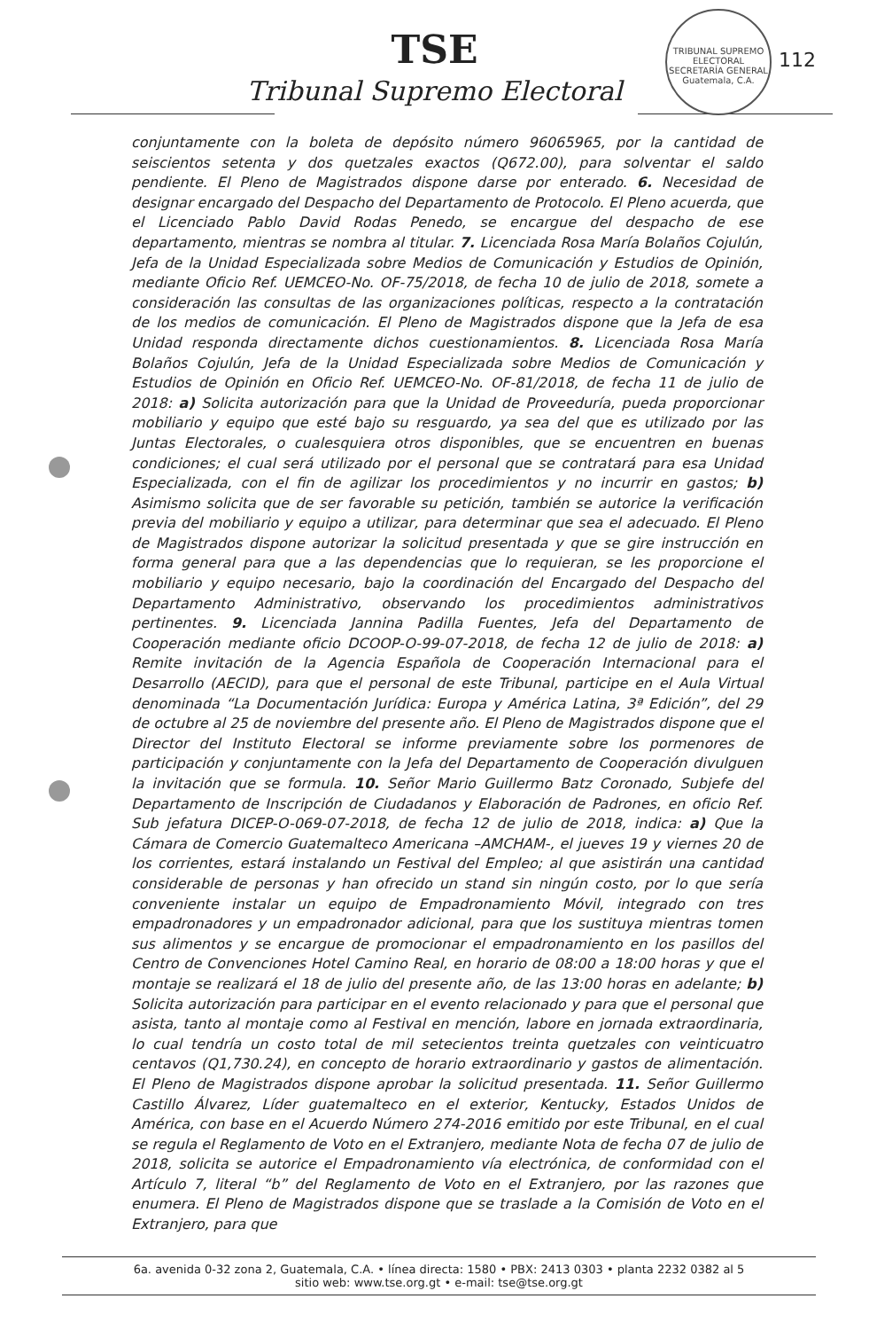TSE
Tribunal Supremo Electoral
TRIBUNAL SUPREMO ELECTORAL
SECRETARÍA GENERAL
Guatemala, C.A.
112
conjuntamente con la boleta de depósito número 96065965, por la cantidad de seiscientos setenta y dos quetzales exactos (Q672.00), para solventar el saldo pendiente. El Pleno de Magistrados dispone darse por enterado. 6. Necesidad de designar encargado del Despacho del Departamento de Protocolo. El Pleno acuerda, que el Licenciado Pablo David Rodas Penedo, se encargue del despacho de ese departamento, mientras se nombra al titular. 7. Licenciada Rosa María Bolaños Cojulún, Jefa de la Unidad Especializada sobre Medios de Comunicación y Estudios de Opinión, mediante Oficio Ref. UEMCEO-No. OF-75/2018, de fecha 10 de julio de 2018, somete a consideración las consultas de las organizaciones políticas, respecto a la contratación de los medios de comunicación. El Pleno de Magistrados dispone que la Jefa de esa Unidad responda directamente dichos cuestionamientos. 8. Licenciada Rosa María Bolaños Cojulún, Jefa de la Unidad Especializada sobre Medios de Comunicación y Estudios de Opinión en Oficio Ref. UEMCEO-No. OF-81/2018, de fecha 11 de julio de 2018: a) Solicita autorización para que la Unidad de Proveeduría, pueda proporcionar mobiliario y equipo que esté bajo su resguardo, ya sea del que es utilizado por las Juntas Electorales, o cualesquiera otros disponibles, que se encuentren en buenas condiciones; el cual será utilizado por el personal que se contratará para esa Unidad Especializada, con el fin de agilizar los procedimientos y no incurrir en gastos; b) Asimismo solicita que de ser favorable su petición, también se autorice la verificación previa del mobiliario y equipo a utilizar, para determinar que sea el adecuado. El Pleno de Magistrados dispone autorizar la solicitud presentada y que se gire instrucción en forma general para que a las dependencias que lo requieran, se les proporcione el mobiliario y equipo necesario, bajo la coordinación del Encargado del Despacho del Departamento Administrativo, observando los procedimientos administrativos pertinentes. 9. Licenciada Jannina Padilla Fuentes, Jefa del Departamento de Cooperación mediante oficio DCOOP-O-99-07-2018, de fecha 12 de julio de 2018: a) Remite invitación de la Agencia Española de Cooperación Internacional para el Desarrollo (AECID), para que el personal de este Tribunal, participe en el Aula Virtual denominada “La Documentación Jurídica: Europa y América Latina, 3ª Edición”, del 29 de octubre al 25 de noviembre del presente año. El Pleno de Magistrados dispone que el Director del Instituto Electoral se informe previamente sobre los pormenores de participación y conjuntamente con la Jefa del Departamento de Cooperación divulguen la invitación que se formula. 10. Señor Mario Guillermo Batz Coronado, Subjefe del Departamento de Inscripción de Ciudadanos y Elaboración de Padrones, en oficio Ref. Sub jefatura DICEP-O-069-07-2018, de fecha 12 de julio de 2018, indica: a) Que la Cámara de Comercio Guatemalteco Americana –AMCHAM-, el jueves 19 y viernes 20 de los corrientes, estará instalando un Festival del Empleo; al que asistirán una cantidad considerable de personas y han ofrecido un stand sin ningún costo, por lo que sería conveniente instalar un equipo de Empadronamiento Móvil, integrado con tres empadronadores y un empadronador adicional, para que los sustituya mientras tomen sus alimentos y se encargue de promocionar el empadronamiento en los pasillos del Centro de Convenciones Hotel Camino Real, en horario de 08:00 a 18:00 horas y que el montaje se realizará el 18 de julio del presente año, de las 13:00 horas en adelante; b) Solicita autorización para participar en el evento relacionado y para que el personal que asista, tanto al montaje como al Festival en mención, labore en jornada extraordinaria, lo cual tendría un costo total de mil setecientos treinta quetzales con veinticuatro centavos (Q1,730.24), en concepto de horario extraordinario y gastos de alimentación. El Pleno de Magistrados dispone aprobar la solicitud presentada. 11. Señor Guillermo Castillo Álvarez, Líder guatemalteco en el exterior, Kentucky, Estados Unidos de América, con base en el Acuerdo Número 274-2016 emitido por este Tribunal, en el cual se regula el Reglamento de Voto en el Extranjero, mediante Nota de fecha 07 de julio de 2018, solicita se autorice el Empadronamiento vía electrónica, de conformidad con el Artículo 7, literal “b” del Reglamento de Voto en el Extranjero, por las razones que enumera. El Pleno de Magistrados dispone que se traslade a la Comisión de Voto en el Extranjero, para que
6a. avenida 0-32 zona 2, Guatemala, C.A. • línea directa: 1580 • PBX: 2413 0303 • planta 2232 0382 al 5
sitio web: www.tse.org.gt • e-mail: tse@tse.org.gt